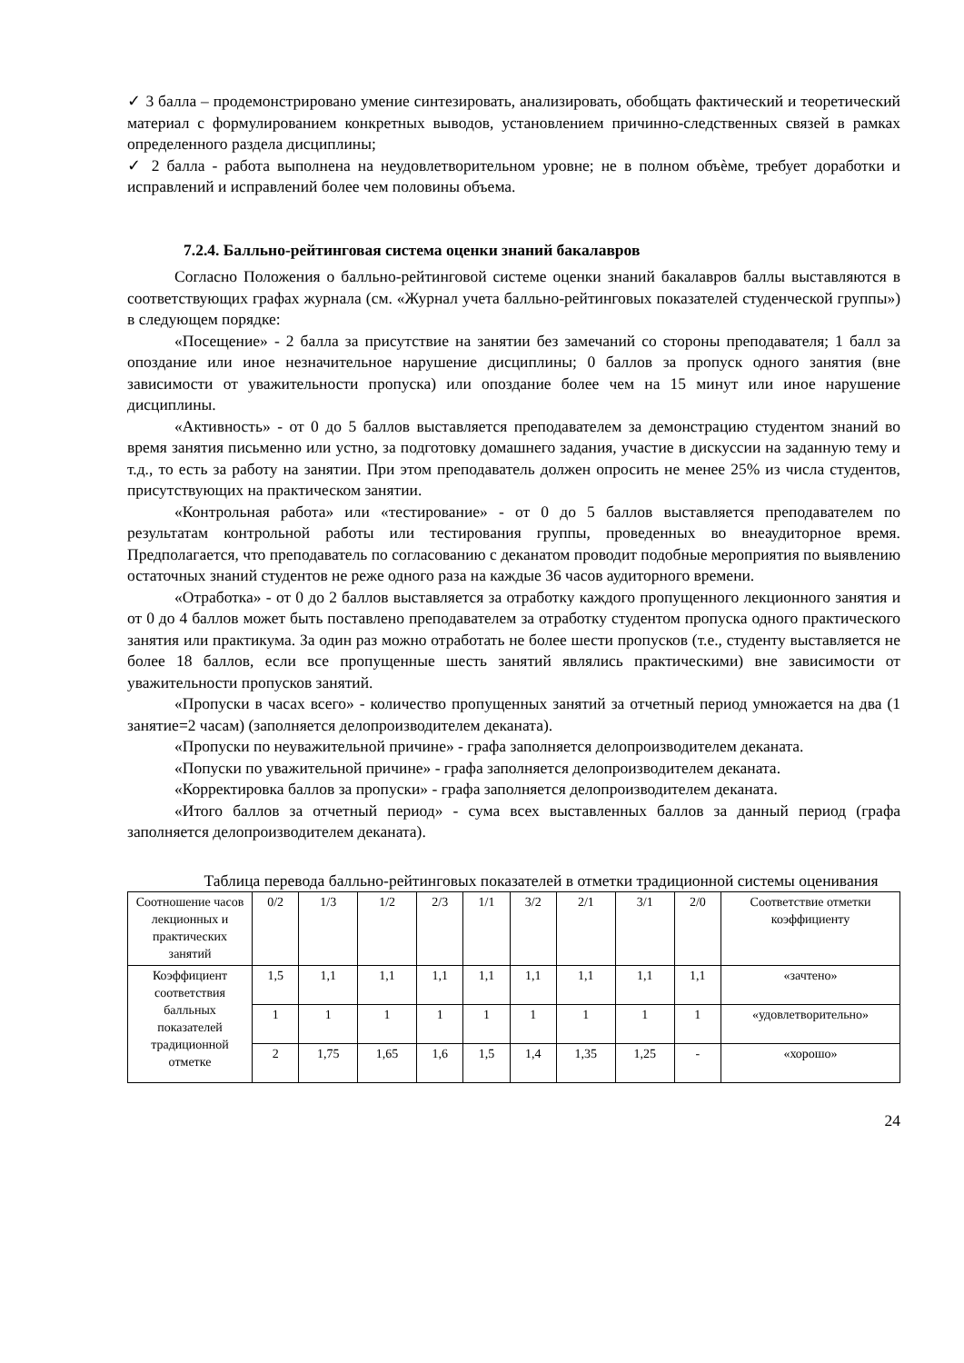✓ 3 балла – продемонстрировано умение синтезировать, анализировать, обобщать фактический и теоретический материал с формулированием конкретных выводов, установлением причинно-следственных связей в рамках определенного раздела дисциплины;
✓ 2 балла - работа выполнена на неудовлетворительном уровне; не в полном объѐме, требует доработки и исправлений и исправлений более чем половины объема.
7.2.4. Балльно-рейтинговая система оценки знаний бакалавров
Согласно Положения о балльно-рейтинговой системе оценки знаний бакалавров баллы выставляются в соответствующих графах журнала (см. «Журнал учета балльно-рейтинговых показателей студенческой группы») в следующем порядке:
«Посещение» - 2 балла за присутствие на занятии без замечаний со стороны преподавателя; 1 балл за опоздание или иное незначительное нарушение дисциплины; 0 баллов за пропуск одного занятия (вне зависимости от уважительности пропуска) или опоздание более чем на 15 минут или иное нарушение дисциплины.
«Активность» - от 0 до 5 баллов выставляется преподавателем за демонстрацию студентом знаний во время занятия письменно или устно, за подготовку домашнего задания, участие в дискуссии на заданную тему и т.д., то есть за работу на занятии. При этом преподаватель должен опросить не менее 25% из числа студентов, присутствующих на практическом занятии.
«Контрольная работа» или «тестирование» - от 0 до 5 баллов выставляется преподавателем по результатам контрольной работы или тестирования группы, проведенных во внеаудиторное время. Предполагается, что преподаватель по согласованию с деканатом проводит подобные мероприятия по выявлению остаточных знаний студентов не реже одного раза на каждые 36 часов аудиторного времени.
«Отработка» - от 0 до 2 баллов выставляется за отработку каждого пропущенного лекционного занятия и от 0 до 4 баллов может быть поставлено преподавателем за отработку студентом пропуска одного практического занятия или практикума. За один раз можно отработать не более шести пропусков (т.е., студенту выставляется не более 18 баллов, если все пропущенные шесть занятий являлись практическими) вне зависимости от уважительности пропусков занятий.
«Пропуски в часах всего» - количество пропущенных занятий за отчетный период умножается на два (1 занятие=2 часам) (заполняется делопроизводителем деканата).
«Пропуски по неуважительной причине» - графа заполняется делопроизводителем деканата.
«Попуски по уважительной причине» - графа заполняется делопроизводителем деканата.
«Корректировка баллов за пропуски» - графа заполняется делопроизводителем деканата.
«Итого баллов за отчетный период» - сума всех выставленных баллов за данный период (графа заполняется делопроизводителем деканата).
Таблица перевода балльно-рейтинговых показателей в отметки традиционной системы оценивания
| Соотношение часов лекционных и практических занятий | 0/2 | 1/3 | 1/2 | 2/3 | 1/1 | 3/2 | 2/1 | 3/1 | 2/0 | Соответствие отметки коэффициенту |
| Коэффициент соответствия балльных показателей традиционной отметке | 1,5 | 1,1 | 1,1 | 1,1 | 1,1 | 1,1 | 1,1 | 1,1 | 1,1 | «зачтено» |
| | 1 | 1 | 1 | 1 | 1 | 1 | 1 | 1 | 1 | «удовлетворительно» |
| | 2 | 1,75 | 1,65 | 1,6 | 1,5 | 1,4 | 1,35 | 1,25 | - | «хорошо» |
24